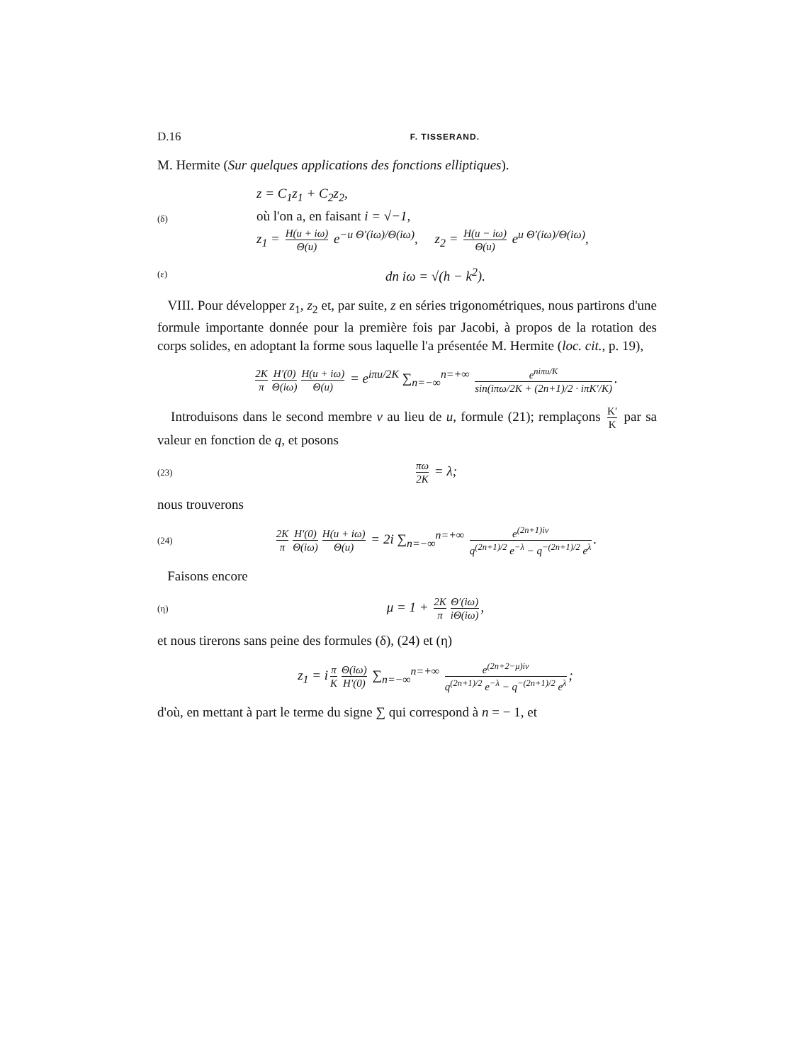D.16 F. TISSERAND.
M. Hermite (Sur quelques applications des fonctions elliptiques).
(δ)
z = C<sub>1</sub>z<sub>1</sub> + C<sub>2</sub>z<sub>2</sub>,
où l'on a, en faisant i = √−1,
z<sub>1</sub> = H(u + iω) Θ(u) e<sup>−u Θ′(iω)/Θ(iω)</sup>, z<sub>2</sub> = H(u − iω) Θ(u) e<sup>u Θ′(iω)/Θ(iω)</sup>,
(ε)
dn iω = √(h − k<sup>2</sup>).
VIII. Pour développer z<sub>1</sub>, z<sub>2</sub> et, par suite, z en séries trigonométriques, nous partirons d'une formule importante donnée pour la première fois par Jacobi, à propos de la rotation des corps solides, en adoptant la forme sous laquelle l'a présentée M. Hermite (loc. cit., p. 19),
2K π H′(0) Θ(iω) H(u + iω) Θ(u) = e<sup>iπu/2K</sup> ∑<sub>n=−∞</sub><sup>n=+∞</sup> e<sup>niπu/K</sup> sin(iπω/2K + (2n+1)/2 · iπK′/K).
Introduisons dans le second membre v au lieu de u, formule (21); remplaçons K′ K par sa valeur en fonction de q, et posons
(23)
πω 2K = λ;
nous trouverons
(24)
2K π H′(0) Θ(iω) H(u + iω) Θ(u) = 2i ∑<sub>n=−∞</sub><sup>n=+∞</sup> e<sup>(2n+1)iv</sup> q<sup>(2n+1)/2</sup> e<sup>−λ</sup> − q<sup>−(2n+1)/2</sup> e<sup>λ</sup>.
Faisons encore
(η)
μ = 1 + 2K π Θ′(iω) iΘ(iω),
et nous tirerons sans peine des formules (δ), (24) et (η)
z<sub>1</sub> = i π K Θ(iω) H′(0) ∑<sub>n=−∞</sub><sup>n=+∞</sup> e<sup>(2n+2−μ)iv</sup> q<sup>(2n+1)/2</sup> e<sup>−λ</sup> − q<sup>−(2n+1)/2</sup> e<sup>λ</sup>;
d'où, en mettant à part le terme du signe ∑ qui correspond à n = − 1, et